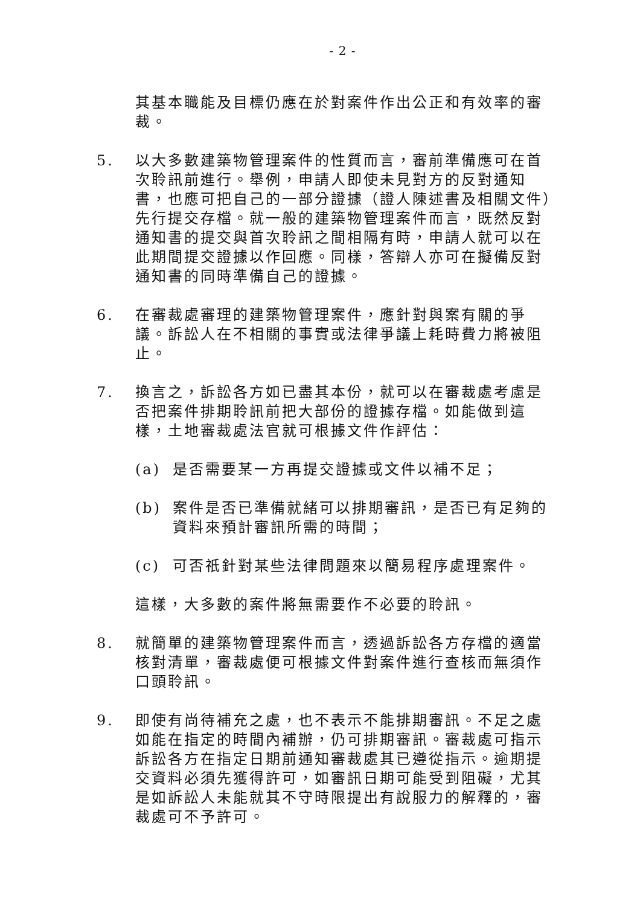- 2 -
其基本職能及目標仍應在於對案件作出公正和有效率的審裁。
5. 以大多數建築物管理案件的性質而言，審前準備應可在首次聆訊前進行。舉例，申請人即使未見對方的反對通知書，也應可把自己的一部分證據（證人陳述書及相關文件）先行提交存檔。就一般的建築物管理案件而言，既然反對通知書的提交與首次聆訊之間相隔有時，申請人就可以在此期間提交證據以作回應。同樣，答辯人亦可在擬備反對通知書的同時準備自己的證據。
6. 在審裁處審理的建築物管理案件，應針對與案有關的爭議。訴訟人在不相關的事實或法律爭議上耗時費力將被阻止。
7. 換言之，訴訟各方如已盡其本份，就可以在審裁處考慮是否把案件排期聆訊前把大部份的證據存檔。如能做到這樣，土地審裁處法官就可根據文件作評估：
(a) 是否需要某一方再提交證據或文件以補不足；
(b) 案件是否已準備就緒可以排期審訊，是否已有足夠的資料來預計審訊所需的時間；
(c) 可否祇針對某些法律問題來以簡易程序處理案件。
這樣，大多數的案件將無需要作不必要的聆訊。
8. 就簡單的建築物管理案件而言，透過訴訟各方存檔的適當核對清單，審裁處便可根據文件對案件進行查核而無須作口頭聆訊。
9. 即使有尚待補充之處，也不表示不能排期審訊。不足之處如能在指定的時間內補辦，仍可排期審訊。審裁處可指示訴訟各方在指定日期前通知審裁處其已遵從指示。逾期提交資料必須先獲得許可，如審訊日期可能受到阻礙，尤其是如訴訟人未能就其不守時限提出有說服力的解釋的，審裁處可不予許可。